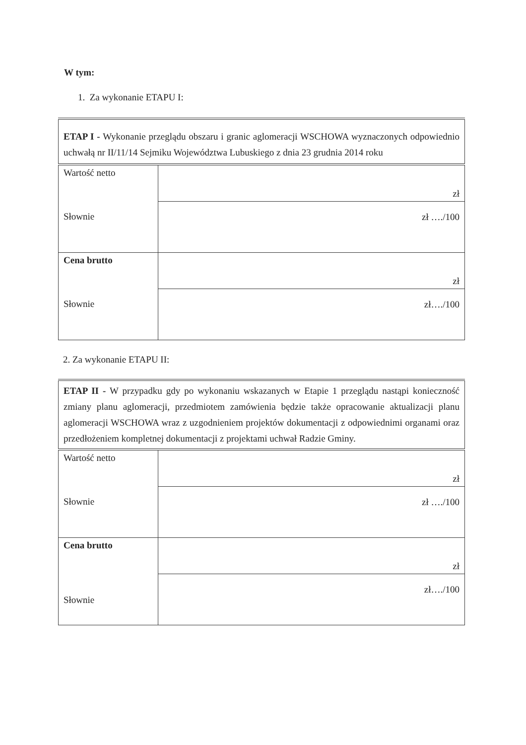W tym:
1. Za wykonanie ETAPU I:
| ETAP I - Wykonanie przeglądu obszaru i granic aglomeracji WSCHOWA wyznaczonych odpowiednio uchwałą nr II/11/14 Sejmiku Województwa Lubuskiego z dnia 23 grudnia 2014 roku | |
| Wartość netto Słownie | zł |
| | zł …./100 |
| Cena brutto Słownie | zł |
| | zł…./100 |
2. Za wykonanie ETAPU II:
| ETAP II - W przypadku gdy po wykonaniu wskazanych w Etapie 1 przeglądu nastąpi konieczność zmiany planu aglomeracji, przedmiotem zamówienia będzie także opracowanie aktualizacji planu aglomeracji WSCHOWA wraz z uzgodnieniem projektów dokumentacji z odpowiednimi organami oraz przedłożeniem kompletnej dokumentacji z projektami uchwał Radzie Gminy. | |
| Wartość netto Słownie | zł |
| | zł …./100 |
| Cena brutto Słownie | zł |
| | zł…./100 |